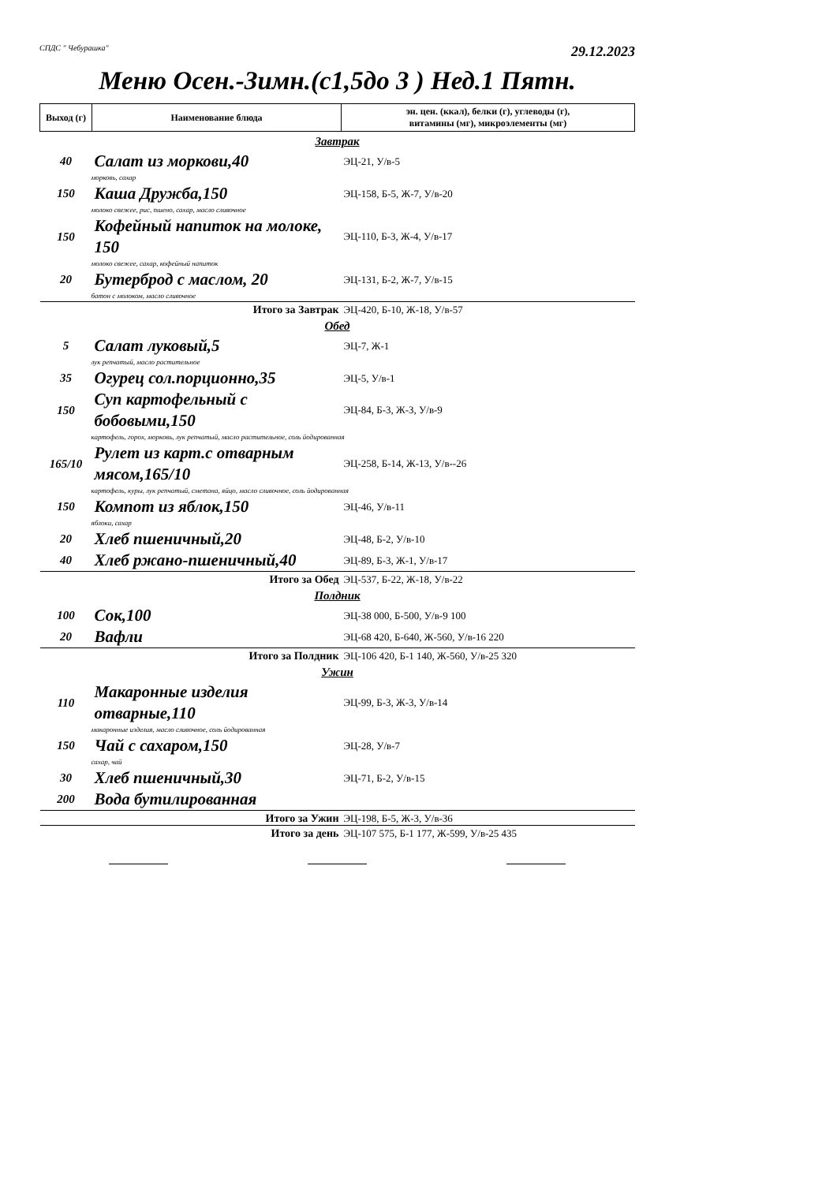СПДС " Чебурашка"
29.12.2023
Меню Осен.-Зимн.(с1,5до 3 ) Нед.1 Пятн.
| Выход (г) | Наименование блюда | эн. цен. (ккал), белки (г), углеводы (г), витамины (мг), микроэлементы (мг) |
| --- | --- | --- |
| Завтрак | | |
| 40 | Салат из моркови,40 | ЭЦ-21, У/в-5 |
| морковь, сахар | | |
| 150 | Каша Дружба,150 | ЭЦ-158, Б-5, Ж-7, У/в-20 |
| молоко свежее, рис, пшено, сахар, масло сливочное | | |
| 150 | Кофейный напиток на молоке, 150 | ЭЦ-110, Б-3, Ж-4, У/в-17 |
| молоко свежее, сахар, кофейный напиток | | |
| 20 | Бутерброд с маслом, 20 | ЭЦ-131, Б-2, Ж-7, У/в-15 |
| батон с молоком, масло сливочное | | |
| Итого за Завтрак | | ЭЦ-420, Б-10, Ж-18, У/в-57 |
| Обед | | |
| 5 | Салат луковый,5 | ЭЦ-7, Ж-1 |
| лук репчатый, масло растительное | | |
| 35 | Огурец сол.порционно,35 | ЭЦ-5, У/в-1 |
| 150 | Суп картофельный с бобовыми,150 | ЭЦ-84, Б-3, Ж-3, У/в-9 |
| картофель, горох, морковь, лук репчатый, масло растительное, соль йодированная | | |
| 165/10 | Рулет из карт.с отварным мясом,165/10 | ЭЦ-258, Б-14, Ж-13, У/в--26 |
| картофель, куры, лук репчатый, сметана, яйцо, масло сливочное, соль йодированная | | |
| 150 | Компот из яблок,150 | ЭЦ-46, У/в-11 |
| яблоки, сахар | | |
| 20 | Хлеб пшеничный,20 | ЭЦ-48, Б-2, У/в-10 |
| 40 | Хлеб ржано-пшеничный,40 | ЭЦ-89, Б-3, Ж-1, У/в-17 |
| Итого за Обед | | ЭЦ-537, Б-22, Ж-18, У/в-22 |
| Полдник | | |
| 100 | Сок,100 | ЭЦ-38 000, Б-500, У/в-9 100 |
| 20 | Вафли | ЭЦ-68 420, Б-640, Ж-560, У/в-16 220 |
| Итого за Полдник | | ЭЦ-106 420, Б-1 140, Ж-560, У/в-25 320 |
| Ужин | | |
| 110 | Макаронные изделия отварные,110 | ЭЦ-99, Б-3, Ж-3, У/в-14 |
| макаронные изделия, масло сливочное, соль йодированная | | |
| 150 | Чай с сахаром,150 | ЭЦ-28, У/в-7 |
| сахар, чай | | |
| 30 | Хлеб пшеничный,30 | ЭЦ-71, Б-2, У/в-15 |
| 200 | Вода бутилированная | |
| Итого за Ужин | | ЭЦ-198, Б-5, Ж-3, У/в-36 |
| Итого за день | | ЭЦ-107 575, Б-1 177, Ж-599, У/в-25 435 |